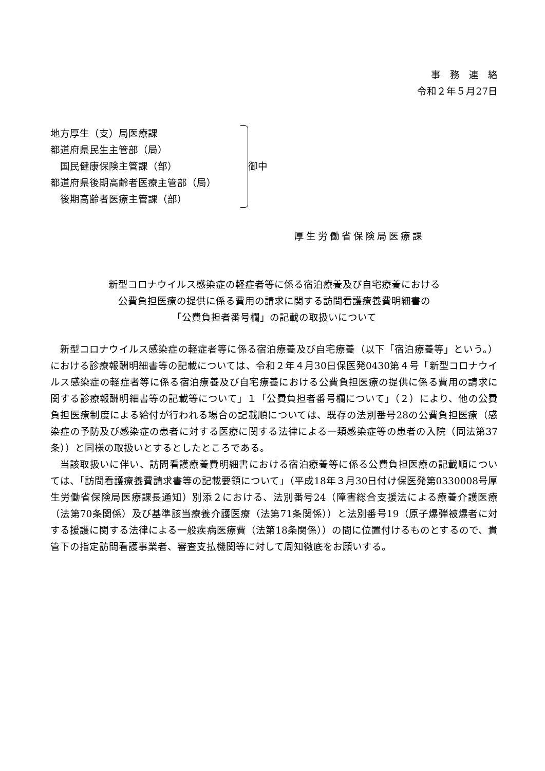事務連絡
令和２年５月27日
地方厚生（支）局医療課
都道府県民生主管部（局）
　国民健康保険主管課（部）
都道府県後期高齢者医療主管部（局）
　後期高齢者医療主管課（部）
御中
厚生労働省保険局医療課
新型コロナウイルス感染症の軽症者等に係る宿泊療養及び自宅療養における
公費負担医療の提供に係る費用の請求に関する訪問看護療養費明細書の
「公費負担者番号欄」の記載の取扱いについて
新型コロナウイルス感染症の軽症者等に係る宿泊療養及び自宅療養（以下「宿泊療養等」という。）における診療報酬明細書等の記載については、令和２年４月30日保医発0430第４号「新型コロナウイルス感染症の軽症者等に係る宿泊療養及び自宅療養における公費負担医療の提供に係る費用の請求に関する診療報酬明細書等の記載等について」１「公費負担者番号欄について」（２）により、他の公費負担医療制度による給付が行われる場合の記載順については、既存の法別番号28の公費負担医療（感染症の予防及び感染症の患者に対する医療に関する法律による一類感染症等の患者の入院（同法第37条））と同様の取扱いとするとしたところである。
当該取扱いに伴い、訪問看護療養費明細書における宿泊療養等に係る公費負担医療の記載順については、「訪問看護療養費請求書等の記載要領について」（平成18年３月30日付け保医発第0330008号厚生労働省保険局医療課長通知）別添２における、法別番号24（障害総合支援法による療養介護医療（法第70条関係）及び基準該当療養介護医療（法第71条関係））と法別番号19（原子爆弾被爆者に対する援護に関する法律による一般疾病医療費（法第18条関係））の間に位置付けるものとするので、貴管下の指定訪問看護事業者、審査支払機関等に対して周知徹底をお願いする。